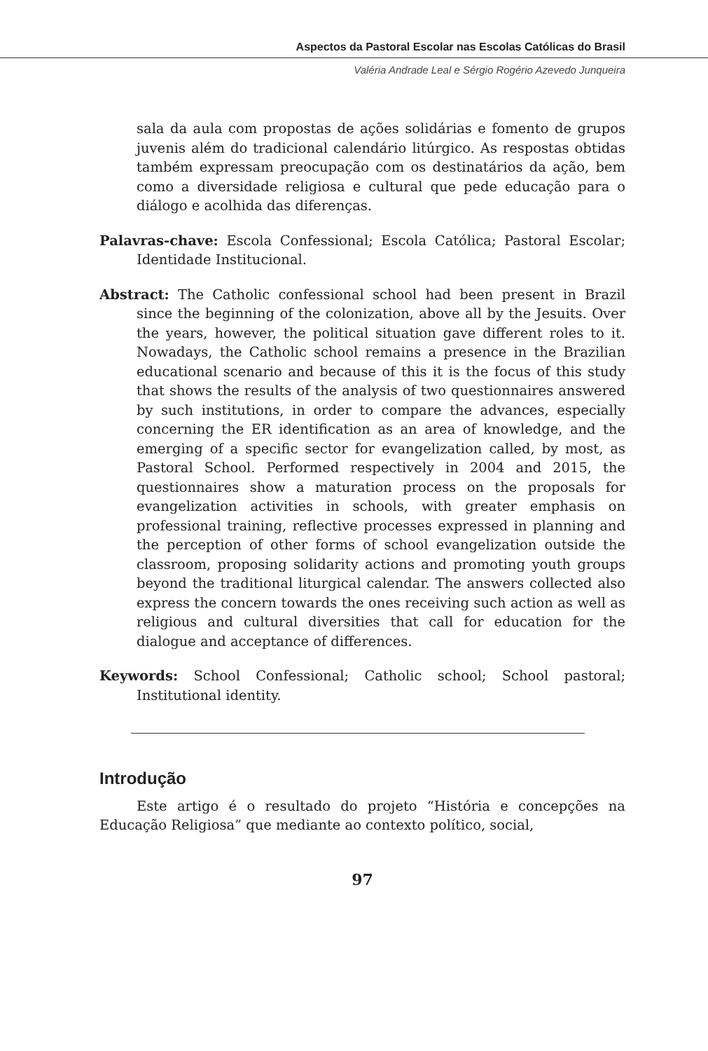Aspectos da Pastoral Escolar nas Escolas Católicas do Brasil
Valéria Andrade Leal e Sérgio Rogério Azevedo Junqueira
sala da aula com propostas de ações solidárias e fomento de grupos juvenis além do tradicional calendário litúrgico. As respostas obtidas também expressam preocupação com os destinatários da ação, bem como a diversidade religiosa e cultural que pede educação para o diálogo e acolhida das diferenças.
Palavras-chave: Escola Confessional; Escola Católica; Pastoral Escolar; Identidade Institucional.
Abstract: The Catholic confessional school had been present in Brazil since the beginning of the colonization, above all by the Jesuits. Over the years, however, the political situation gave different roles to it. Nowadays, the Catholic school remains a presence in the Brazilian educational scenario and because of this it is the focus of this study that shows the results of the analysis of two questionnaires answered by such institutions, in order to compare the advances, especially concerning the ER identification as an area of knowledge, and the emerging of a specific sector for evangelization called, by most, as Pastoral School. Performed respectively in 2004 and 2015, the questionnaires show a maturation process on the proposals for evangelization activities in schools, with greater emphasis on professional training, reflective processes expressed in planning and the perception of other forms of school evangelization outside the classroom, proposing solidarity actions and promoting youth groups beyond the traditional liturgical calendar. The answers collected also express the concern towards the ones receiving such action as well as religious and cultural diversities that call for education for the dialogue and acceptance of differences.
Keywords: School Confessional; Catholic school; School pastoral; Institutional identity.
Introdução
Este artigo é o resultado do projeto “História e concepções na Educação Religiosa” que mediante ao contexto político, social,
97